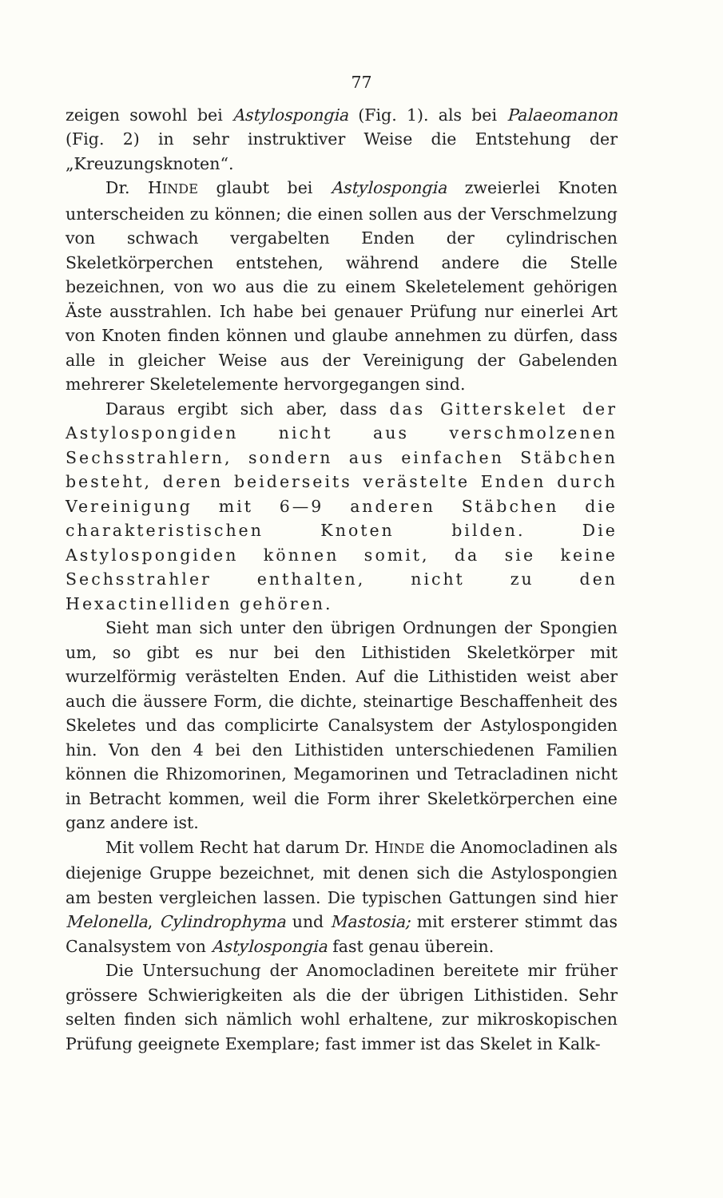77
zeigen sowohl bei Astylospongia (Fig. 1). als bei Palaeomanon (Fig. 2) in sehr instruktiver Weise die Entstehung der „Kreuzungsknoten“.
Dr. HINDE glaubt bei Astylospongia zweierlei Knoten unterscheiden zu können; die einen sollen aus der Verschmelzung von schwach vergabelten Enden der cylindrischen Skeletkörperchen entstehen, während andere die Stelle bezeichnen, von wo aus die zu einem Skeletelement gehörigen Äste ausstrahlen. Ich habe bei genauer Prüfung nur einerlei Art von Knoten finden können und glaube annehmen zu dürfen, dass alle in gleicher Weise aus der Vereinigung der Gabelenden mehrerer Skeletelemente hervorgegangen sind.
Daraus ergibt sich aber, dass das Gitterskelet der Astylospongiden nicht aus verschmolzenen Sechsstrahlern, sondern aus einfachen Stäbchen besteht, deren beiderseits verästelte Enden durch Vereinigung mit 6—9 anderen Stäbchen die charakteristischen Knoten bilden. Die Astylospongiden können somit, da sie keine Sechsstrahler enthalten, nicht zu den Hexactinelliden gehören.
Sieht man sich unter den übrigen Ordnungen der Spongien um, so gibt es nur bei den Lithistiden Skeletkörper mit wurzelförmig verästelten Enden. Auf die Lithistiden weist aber auch die äussere Form, die dichte, steinartige Beschaffenheit des Skeletes und das complicirte Canalsystem der Astylospongiden hin. Von den 4 bei den Lithistiden unterschiedenen Familien können die Rhizomorinen, Megamorinen und Tetracladinen nicht in Betracht kommen, weil die Form ihrer Skeletkörperchen eine ganz andere ist.
Mit vollem Recht hat darum Dr. HINDE die Anomocladinen als diejenige Gruppe bezeichnet, mit denen sich die Astylospongien am besten vergleichen lassen. Die typischen Gattungen sind hier Melonella, Cylindrophyma und Mastosia; mit ersterer stimmt das Canalsystem von Astylospongia fast genau überein.
Die Untersuchung der Anomocladinen bereitete mir früher grössere Schwierigkeiten als die der übrigen Lithistiden. Sehr selten finden sich nämlich wohl erhaltene, zur mikroskopischen Prüfung geeignete Exemplare; fast immer ist das Skelet in Kalk-